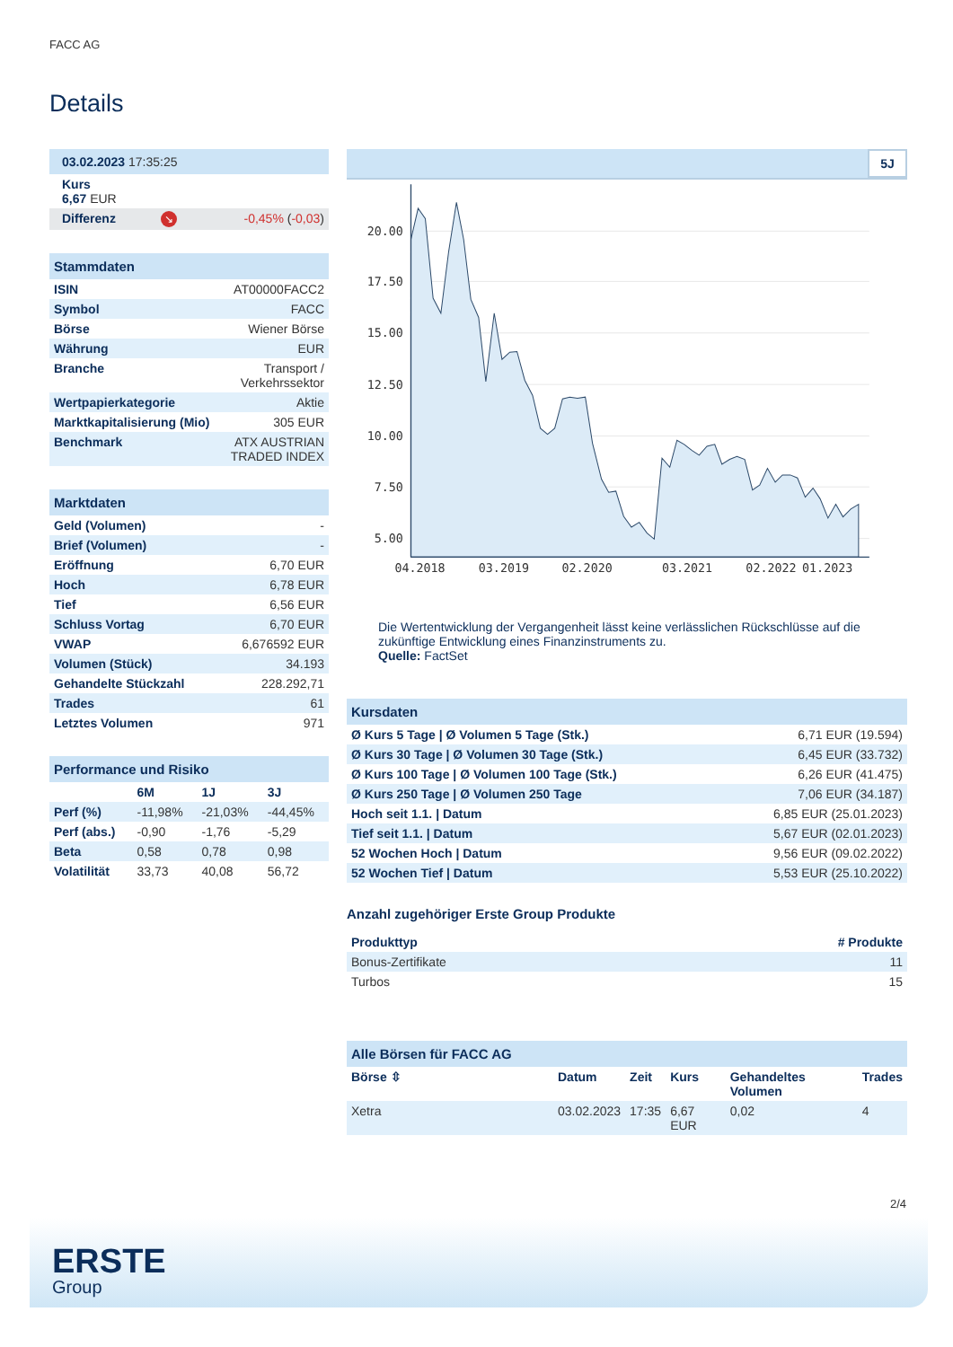FACC AG
Details
| 03.02.2023 17:35:25 |
| Kurs 6,67 EUR |
| Differenz | ↘ | -0,45% ( -0,03 ) |
| Stammdaten | |
| ISIN | AT00000FACC2 |
| Symbol | FACC |
| Börse | Wiener Börse |
| Währung | EUR |
| Branche | Transport / Verkehrssektor |
| Wertpapierkategorie | Aktie |
| Marktkapitalisierung (Mio) | 305 EUR |
| Benchmark | ATX AUSTRIAN TRADED INDEX |
| Marktdaten | |
| Geld (Volumen) | - |
| Brief (Volumen) | - |
| Eröffnung | 6,70 EUR |
| Hoch | 6,78 EUR |
| Tief | 6,56 EUR |
| Schluss Vortag | 6,70 EUR |
| VWAP | 6,676592 EUR |
| Volumen (Stück) | 34.193 |
| Gehandelte Stückzahl | 228.292,71 |
| Trades | 61 |
| Letztes Volumen | 971 |
| Performance und Risiko | | | |
| | 6M | 1J | 3J |
| Perf (%) | -11,98% | -21,03% | -44,45% |
| Perf (abs.) | -0,90 | -1,76 | -5,29 |
| Beta | 0,58 | 0,78 | 0,98 |
| Volatilität | 33,73 | 40,08 | 56,72 |
5J
20.00
17.50
15.00
12.50
10.00
7.50
5.00
04.2018
03.2019
02.2020
03.2021
02.2022
01.2023
Die Wertentwicklung der Vergangenheit lässt keine verlässlichen Rückschlüsse auf die zukünftige Entwicklung eines Finanzinstruments zu.
Quelle: FactSet
| Kursdaten | |
| Ø Kurs 5 Tage / Ø Volumen 5 Tage (Stk.) | 6,71 EUR (19.594) |
| Ø Kurs 30 Tage / Ø Volumen 30 Tage (Stk.) | 6,45 EUR (33.732) |
| Ø Kurs 100 Tage / Ø Volumen 100 Tage (Stk.) | 6,26 EUR (41.475) |
| Ø Kurs 250 Tage / Ø Volumen 250 Tage | 7,06 EUR (34.187) |
| Hoch seit 1.1. / Datum | 6,85 EUR (25.01.2023) |
| Tief seit 1.1. / Datum | 5,67 EUR (02.01.2023) |
| 52 Wochen Hoch / Datum | 9,56 EUR (09.02.2022) |
| 52 Wochen Tief / Datum | 5,53 EUR (25.10.2022) |
Anzahl zugehöriger Erste Group Produkte
| Produkttyp | # Produkte |
| --- | --- |
| Bonus-Zertifikate | 11 |
| Turbos | 15 |
| Alle Börsen für FACC AG | | | | | |
| Börse ⇳ | Datum | Zeit | Kurs | Gehandeltes Volumen | Trades |
| Xetra | 03.02.2023 | 17:35 | 6,67 EUR | 0,02 | 4 |
2/4
ERSTE
Group